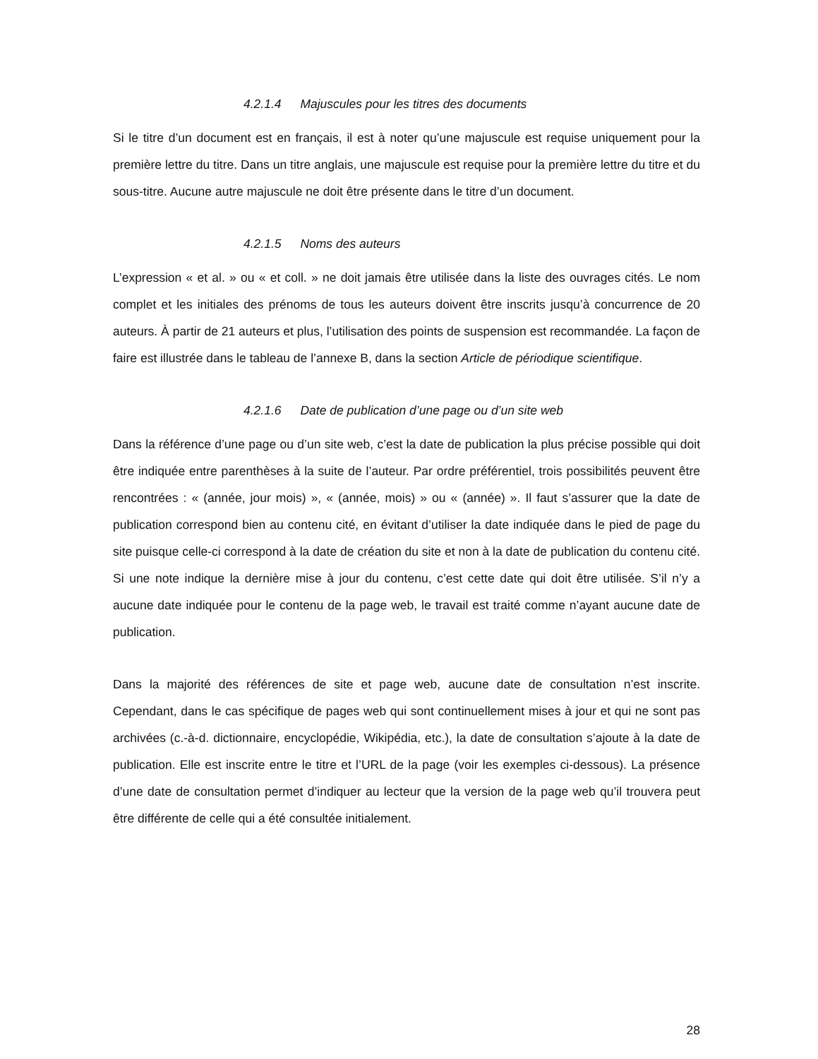4.2.1.4 Majuscules pour les titres des documents
Si le titre d’un document est en français, il est à noter qu’une majuscule est requise uniquement pour la première lettre du titre. Dans un titre anglais, une majuscule est requise pour la première lettre du titre et du sous-titre. Aucune autre majuscule ne doit être présente dans le titre d’un document.
4.2.1.5 Noms des auteurs
L’expression « et al. » ou « et coll. » ne doit jamais être utilisée dans la liste des ouvrages cités. Le nom complet et les initiales des prénoms de tous les auteurs doivent être inscrits jusqu’à concurrence de 20 auteurs. À partir de 21 auteurs et plus, l’utilisation des points de suspension est recommandée. La façon de faire est illustrée dans le tableau de l’annexe B, dans la section Article de périodique scientifique.
4.2.1.6 Date de publication d’une page ou d’un site web
Dans la référence d’une page ou d’un site web, c’est la date de publication la plus précise possible qui doit être indiquée entre parenthèses à la suite de l’auteur. Par ordre préférentiel, trois possibilités peuvent être rencontrées : « (année, jour mois) », « (année, mois) » ou « (année) ». Il faut s’assurer que la date de publication correspond bien au contenu cité, en évitant d’utiliser la date indiquée dans le pied de page du site puisque celle-ci correspond à la date de création du site et non à la date de publication du contenu cité. Si une note indique la dernière mise à jour du contenu, c’est cette date qui doit être utilisée. S’il n’y a aucune date indiquée pour le contenu de la page web, le travail est traité comme n’ayant aucune date de publication.
Dans la majorité des références de site et page web, aucune date de consultation n’est inscrite. Cependant, dans le cas spécifique de pages web qui sont continuellement mises à jour et qui ne sont pas archivées (c.-à-d. dictionnaire, encyclopédie, Wikipédia, etc.), la date de consultation s’ajoute à la date de publication. Elle est inscrite entre le titre et l’URL de la page (voir les exemples ci-dessous). La présence d’une date de consultation permet d’indiquer au lecteur que la version de la page web qu’il trouvera peut être différente de celle qui a été consultée initialement.
28